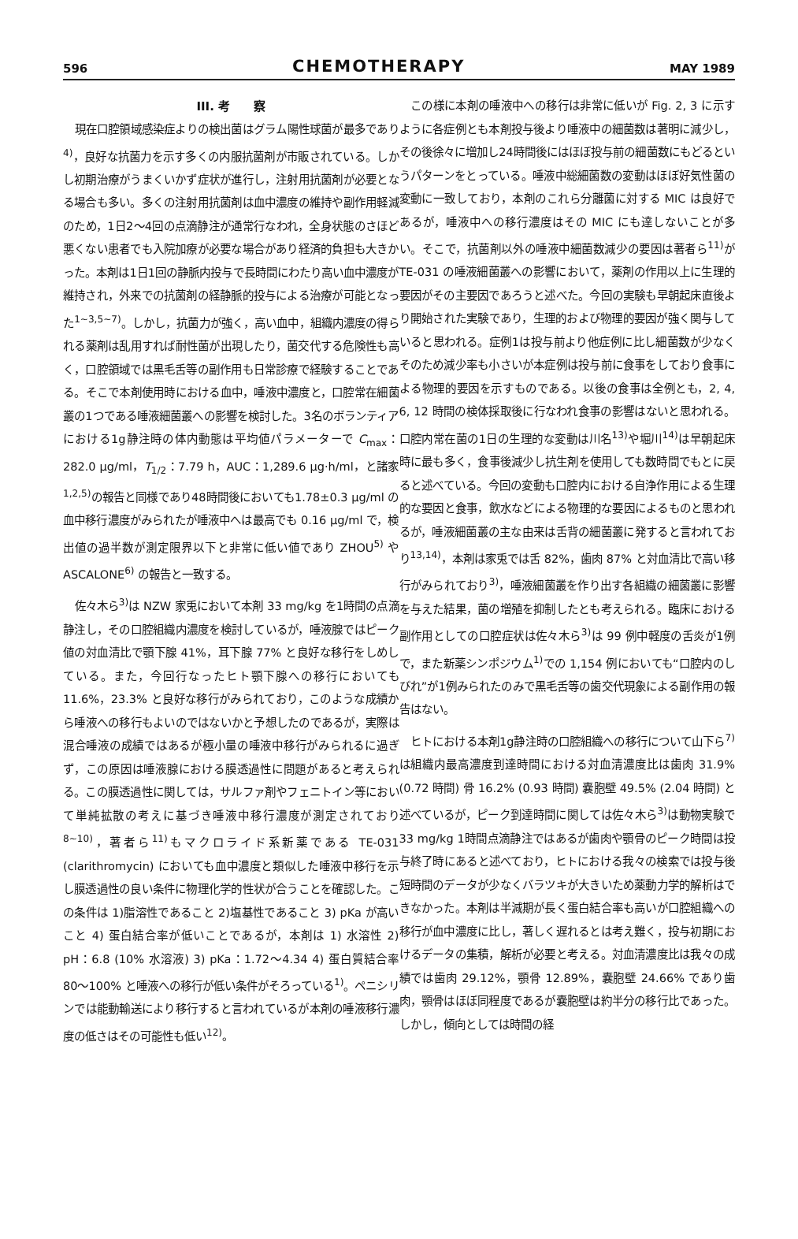596
CHEMOTHERAPY
MAY 1989
III. 考　　察
現在口腔領域感染症よりの検出菌はグラム陽性球菌が最多であり<sup>4)</sup>，良好な抗菌力を示す多くの内服抗菌剤が市販されている。しかし初期治療がうまくいかず症状が進行し，注射用抗菌剤が必要となる場合も多い。多くの注射用抗菌剤は血中濃度の維持や副作用軽減のため，1日2～4回の点滴静注が通常行なわれ，全身状態のさほど悪くない患者でも入院加療が必要な場合があり経済的負担も大きかった。本剤は1日1回の静脈内投与で長時間にわたり高い血中濃度が維持され，外来での抗菌剤の経静脈的投与による治療が可能となった<sup>1~3,5~7)</sup>。しかし，抗菌力が強く，高い血中，組織内濃度の得られる薬剤は乱用すれば耐性菌が出現したり，菌交代する危険性も高く，口腔領域では黒毛舌等の副作用も日常診療で経験することである。そこで本剤使用時における血中，唾液中濃度と，口腔常在細菌叢の1つである唾液細菌叢への影響を検討した。3名のボランティアにおける1g静注時の体内動態は平均値パラメーターで C<sub>max</sub>：282.0 μg/ml，T<sub>1/2</sub>：7.79 h，AUC：1,289.6 μg·h/ml，と諸家<sup>1,2,5)</sup>の報告と同様であり48時間後においても1.78±0.3 μg/ml の血中移行濃度がみられたが唾液中へは最高でも 0.16 μg/ml で，検出値の過半数が測定限界以下と非常に低い値であり ZHOU<sup>5)</sup> や ASCALONE<sup>6)</sup> の報告と一致する。
佐々木ら<sup>3)</sup>は NZW 家兎において本剤 33 mg/kg を1時間の点滴静注し，その口腔組織内濃度を検討しているが，唾液腺ではピーク値の対血清比で顎下腺 41%，耳下腺 77% と良好な移行をしめしている。また，今回行なったヒト顎下腺への移行においても 11.6%，23.3% と良好な移行がみられており，このような成績から唾液への移行もよいのではないかと予想したのであるが，実際は混合唾液の成績ではあるが極小量の唾液中移行がみられるに過ぎず，この原因は唾液腺における膜透過性に問題があると考えられる。この膜透過性に関しては，サルファ剤やフェニトイン等において単純拡散の考えに基づき唾液中移行濃度が測定されており<sup>8~10)</sup>，著者ら<sup>11)</sup>もマクロライド系新薬である TE-031 (clarithromycin) においても血中濃度と類似した唾液中移行を示し膜透過性の良い条件に物理化学的性状が合うことを確認した。この条件は 1)脂溶性であること 2)塩基性であること 3) pKa が高いこと 4) 蛋白結合率が低いことであるが，本剤は 1) 水溶性 2) pH：6.8 (10% 水溶液) 3) pKa：1.72～4.34 4) 蛋白質結合率 80～100% と唾液への移行が低い条件がそろっている<sup>1)</sup>。ペニシリンでは能動輸送により移行すると言われているが本剤の唾液移行濃度の低さはその可能性も低い<sup>12)</sup>。
この様に本剤の唾液中への移行は非常に低いが Fig. 2, 3 に示すように各症例とも本剤投与後より唾液中の細菌数は著明に減少し，その後徐々に増加し24時間後にはほぼ投与前の細菌数にもどるというパターンをとっている。唾液中総細菌数の変動はほぼ好気性菌の変動に一致しており，本剤のこれら分離菌に対する MIC は良好であるが，唾液中への移行濃度はその MIC にも達しないことが多い。そこで，抗菌剤以外の唾液中細菌数減少の要因は著者ら<sup>11)</sup>が TE-031 の唾液細菌叢への影響において，薬剤の作用以上に生理的要因がその主要因であろうと述べた。今回の実験も早朝起床直後より開始された実験であり，生理的および物理的要因が強く関与していると思われる。症例1は投与前より他症例に比し細菌数が少なくそのため減少率も小さいが本症例は投与前に食事をしており食事による物理的要因を示すものである。以後の食事は全例とも，2, 4, 6, 12 時間の検体採取後に行なわれ食事の影響はないと思われる。口腔内常在菌の1日の生理的な変動は川名<sup>13)</sup>や堀川<sup>14)</sup>は早朝起床時に最も多く，食事後減少し抗生剤を使用しても数時間でもとに戻ると述べている。今回の変動も口腔内における自浄作用による生理的な要因と食事，飲水などによる物理的な要因によるものと思われるが，唾液細菌叢の主な由来は舌背の細菌叢に発すると言われており<sup>13,14)</sup>，本剤は家兎では舌 82%，歯肉 87% と対血清比で高い移行がみられており<sup>3)</sup>，唾液細菌叢を作り出す各組織の細菌叢に影響を与えた結果，菌の増殖を抑制したとも考えられる。臨床における副作用としての口腔症状は佐々木ら<sup>3)</sup>は 99 例中軽度の舌炎が1例で，また新薬シンポジウム<sup>1)</sup>での 1,154 例においても“口腔内のしびれ”が1例みられたのみで黒毛舌等の歯交代現象による副作用の報告はない。
ヒトにおける本剤1g静注時の口腔組織への移行について山下ら<sup>7)</sup>は組織内最高濃度到達時間における対血清濃度比は歯肉 31.9% (0.72 時間) 骨 16.2% (0.93 時間) 嚢胞壁 49.5% (2.04 時間) と述べているが，ピーク到達時間に関しては佐々木ら<sup>3)</sup>は動物実験で 33 mg/kg 1時間点滴静注ではあるが歯肉や顎骨のピーク時間は投与終了時にあると述べており，ヒトにおける我々の検索では投与後短時間のデータが少なくバラツキが大きいため薬動力学的解析はできなかった。本剤は半減期が長く蛋白結合率も高いが口腔組織への移行が血中濃度に比し，著しく遅れるとは考え難く，投与初期におけるデータの集積，解析が必要と考える。対血清濃度比は我々の成績では歯肉 29.12%，顎骨 12.89%，嚢胞壁 24.66% であり歯肉，顎骨はほぼ同程度であるが嚢胞壁は約半分の移行比であった。しかし，傾向としては時間の経